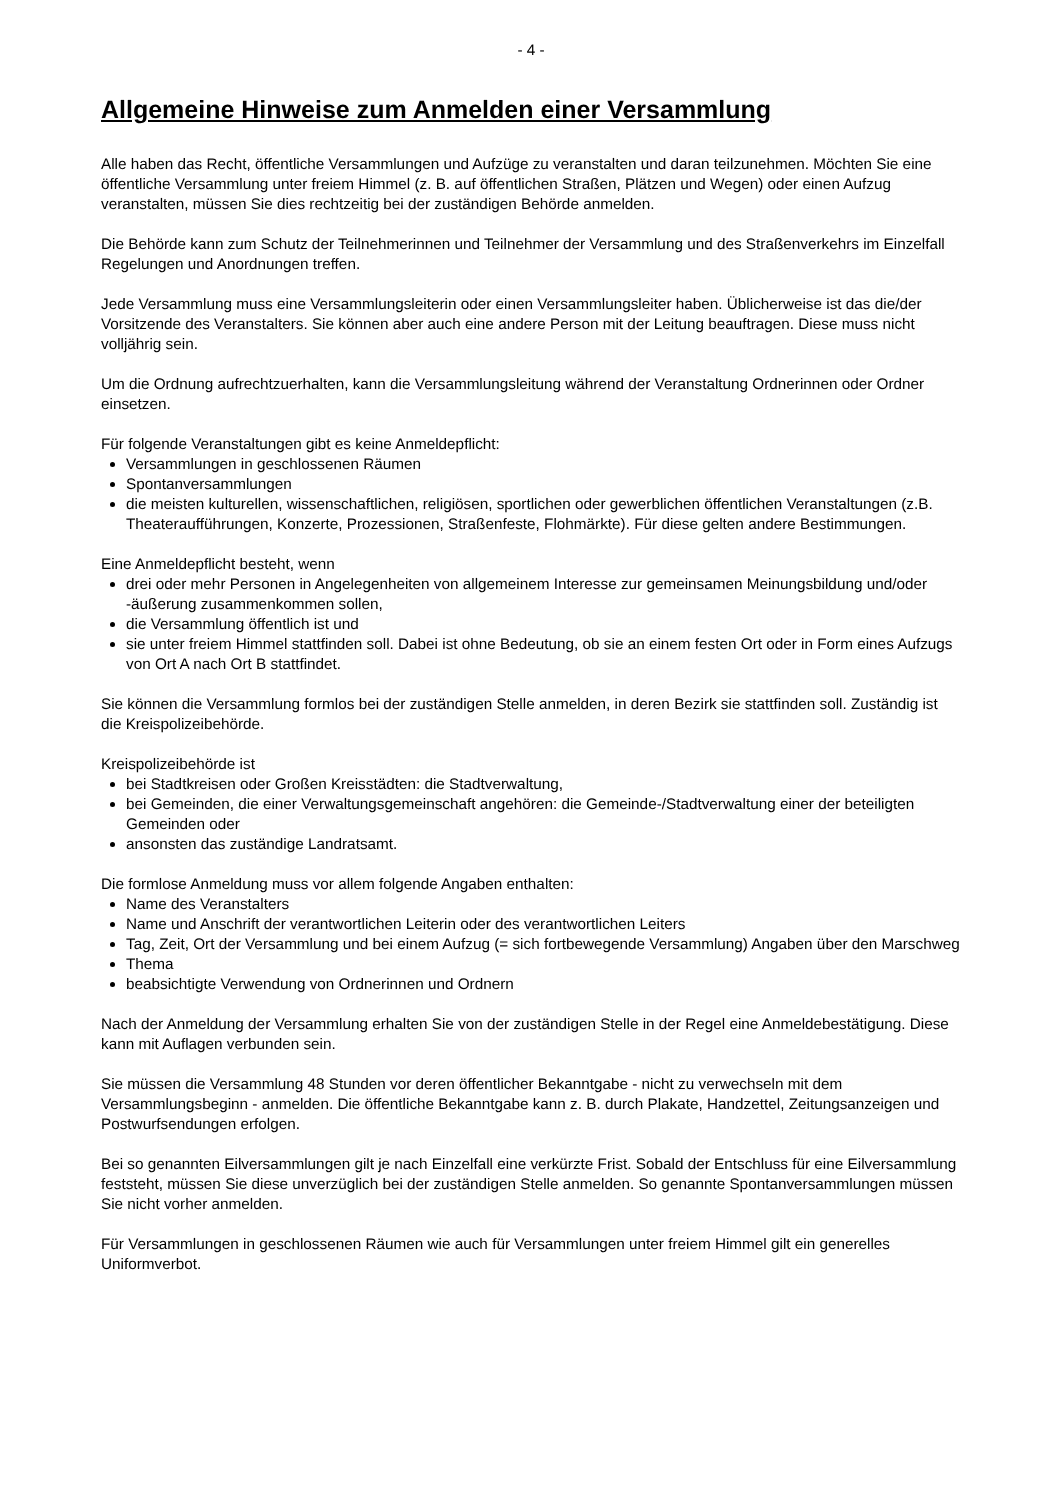- 4 -
Allgemeine Hinweise zum Anmelden einer Versammlung
Alle haben das Recht, öffentliche Versammlungen und Aufzüge zu veranstalten und daran teilzunehmen. Möchten Sie eine öffentliche Versammlung unter freiem Himmel (z. B. auf öffentlichen Straßen, Plätzen und Wegen) oder einen Aufzug veranstalten, müssen Sie dies rechtzeitig bei der zuständigen Behörde anmelden.
Die Behörde kann zum Schutz der Teilnehmerinnen und Teilnehmer der Versammlung und des Straßenverkehrs im Einzelfall Regelungen und Anordnungen treffen.
Jede Versammlung muss eine Versammlungsleiterin oder einen Versammlungsleiter haben. Üblicherweise ist das die/der Vorsitzende des Veranstalters. Sie können aber auch eine andere Person mit der Leitung beauftragen. Diese muss nicht volljährig sein.
Um die Ordnung aufrechtzuerhalten, kann die Versammlungsleitung während der Veranstaltung Ordnerinnen oder Ordner einsetzen.
Für folgende Veranstaltungen gibt es keine Anmeldepflicht:
Versammlungen in geschlossenen Räumen
Spontanversammlungen
die meisten kulturellen, wissenschaftlichen, religiösen, sportlichen oder gewerblichen öffentlichen Veranstaltungen (z.B. Theateraufführungen, Konzerte, Prozessionen, Straßenfeste, Flohmärkte). Für diese gelten andere Bestimmungen.
Eine Anmeldepflicht besteht, wenn
drei oder mehr Personen in Angelegenheiten von allgemeinem Interesse zur gemeinsamen Meinungsbildung und/oder -äußerung zusammenkommen sollen,
die Versammlung öffentlich ist und
sie unter freiem Himmel stattfinden soll. Dabei ist ohne Bedeutung, ob sie an einem festen Ort oder in Form eines Aufzugs von Ort A nach Ort B stattfindet.
Sie können die Versammlung formlos bei der zuständigen Stelle anmelden, in deren Bezirk sie stattfinden soll. Zuständig ist die Kreispolizeibehörde.
Kreispolizeibehörde ist
bei Stadtkreisen oder Großen Kreisstädten: die Stadtverwaltung,
bei Gemeinden, die einer Verwaltungsgemeinschaft angehören: die Gemeinde-/Stadtverwaltung einer der beteiligten Gemeinden oder
ansonsten das zuständige Landratsamt.
Die formlose Anmeldung muss vor allem folgende Angaben enthalten:
Name des Veranstalters
Name und Anschrift der verantwortlichen Leiterin oder des verantwortlichen Leiters
Tag, Zeit, Ort der Versammlung und bei einem Aufzug (= sich fortbewegende Versammlung) Angaben über den Marschweg
Thema
beabsichtigte Verwendung von Ordnerinnen und Ordnern
Nach der Anmeldung der Versammlung erhalten Sie von der zuständigen Stelle in der Regel eine Anmeldebestätigung. Diese kann mit Auflagen verbunden sein.
Sie müssen die Versammlung 48 Stunden vor deren öffentlicher Bekanntgabe - nicht zu verwechseln mit dem Versammlungsbeginn - anmelden. Die öffentliche Bekanntgabe kann z. B. durch Plakate, Handzettel, Zeitungsanzeigen und Postwurfsendungen erfolgen.
Bei so genannten Eilversammlungen gilt je nach Einzelfall eine verkürzte Frist. Sobald der Entschluss für eine Eilversammlung feststeht, müssen Sie diese unverzüglich bei der zuständigen Stelle anmelden. So genannte Spontanversammlungen müssen Sie nicht vorher anmelden.
Für Versammlungen in geschlossenen Räumen wie auch für Versammlungen unter freiem Himmel gilt ein generelles Uniformverbot.